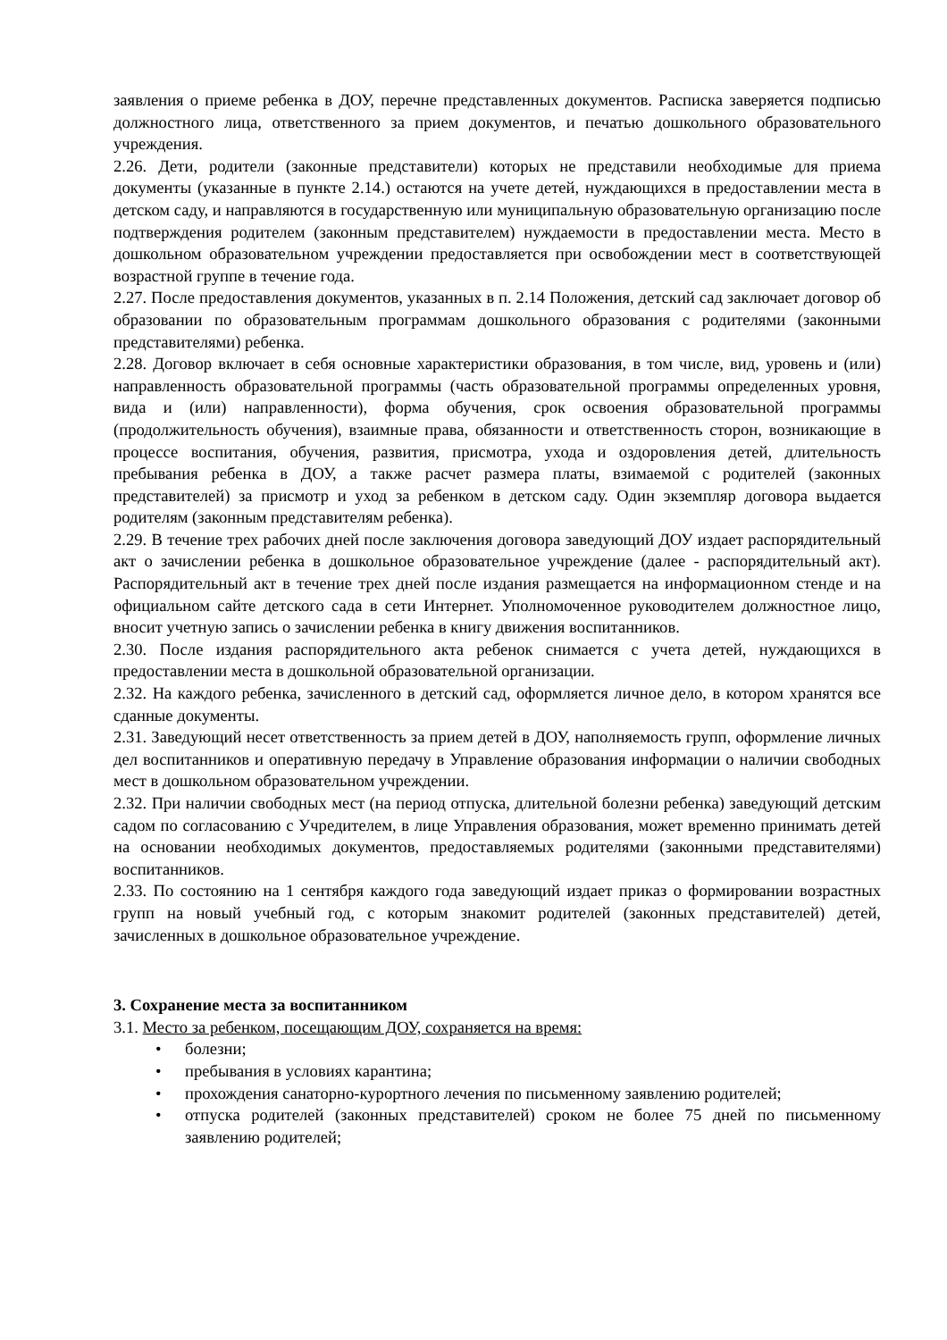заявления о приеме ребенка в ДОУ, перечне представленных документов. Расписка заверяется подписью должностного лица, ответственного за прием документов, и печатью дошкольного образовательного учреждения.
2.26. Дети, родители (законные представители) которых не представили необходимые для приема документы (указанные в пункте 2.14.) остаются на учете детей, нуждающихся в предоставлении места в детском саду, и направляются в государственную или муниципальную образовательную организацию после подтверждения родителем (законным представителем) нуждаемости в предоставлении места. Место в дошкольном образовательном учреждении предоставляется при освобождении мест в соответствующей возрастной группе в течение года.
2.27. После предоставления документов, указанных в п. 2.14 Положения, детский сад заключает договор об образовании по образовательным программам дошкольного образования с родителями (законными представителями) ребенка.
2.28. Договор включает в себя основные характеристики образования, в том числе, вид, уровень и (или) направленность образовательной программы (часть образовательной программы определенных уровня, вида и (или) направленности), форма обучения, срок освоения образовательной программы (продолжительность обучения), взаимные права, обязанности и ответственность сторон, возникающие в процессе воспитания, обучения, развития, присмотра, ухода и оздоровления детей, длительность пребывания ребенка в ДОУ, а также расчет размера платы, взимаемой с родителей (законных представителей) за присмотр и уход за ребенком в детском саду. Один экземпляр договора выдается родителям (законным представителям ребенка).
2.29. В течение трех рабочих дней после заключения договора заведующий ДОУ издает распорядительный акт о зачислении ребенка в дошкольное образовательное учреждение (далее - распорядительный акт). Распорядительный акт в течение трех дней после издания размещается на информационном стенде и на официальном сайте детского сада в сети Интернет. Уполномоченное руководителем должностное лицо, вносит учетную запись о зачислении ребенка в книгу движения воспитанников.
2.30. После издания распорядительного акта ребенок снимается с учета детей, нуждающихся в предоставлении места в дошкольной образовательной организации.
2.32. На каждого ребенка, зачисленного в детский сад, оформляется личное дело, в котором хранятся все сданные документы.
2.31. Заведующий несет ответственность за прием детей в ДОУ, наполняемость групп, оформление личных дел воспитанников и оперативную передачу в Управление образования информации о наличии свободных мест в дошкольном образовательном учреждении.
2.32. При наличии свободных мест (на период отпуска, длительной болезни ребенка) заведующий детским садом по согласованию с Учредителем, в лице Управления образования, может временно принимать детей на основании необходимых документов, предоставляемых родителями (законными представителями) воспитанников.
2.33. По состоянию на 1 сентября каждого года заведующий издает приказ о формировании возрастных групп на новый учебный год, с которым знакомит родителей (законных представителей) детей, зачисленных в дошкольное образовательное учреждение.
3. Сохранение места за воспитанником
3.1. Место за ребенком, посещающим ДОУ, сохраняется на время:
• болезни;
• пребывания в условиях карантина;
• прохождения санаторно-курортного лечения по письменному заявлению родителей;
• отпуска родителей (законных представителей) сроком не более 75 дней по письменному заявлению родителей;